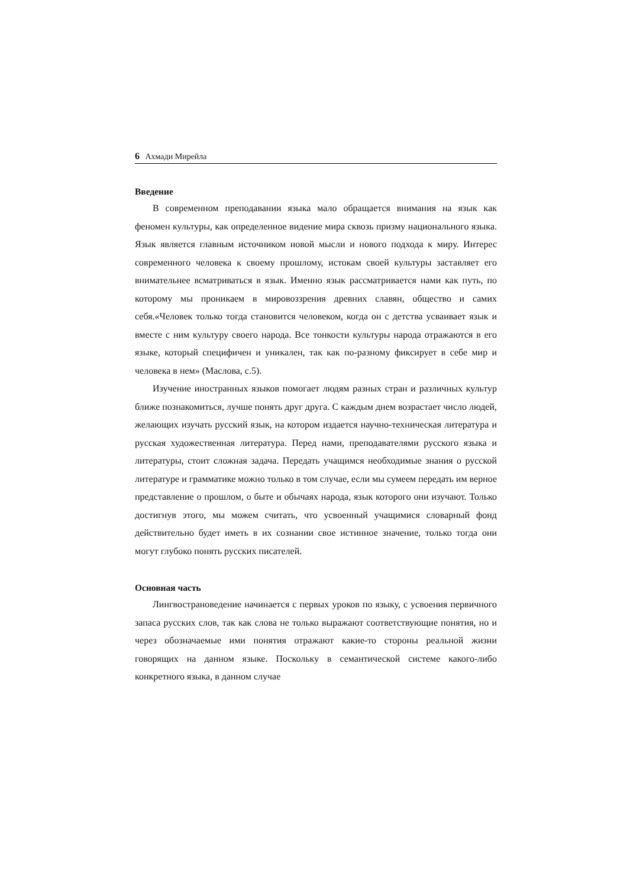6 Ахмади Мирейла
Введение
В современном преподавании языка мало обращается внимания на язык как феномен культуры, как определенное видение мира сквозь призму национального языка. Язык является главным источником новой мысли и нового подхода к миру. Интерес современного человека к своему прошлому, истокам своей культуры заставляет его внимательнее всматриваться в язык. Именно язык рассматривается нами как путь, по которому мы проникаем в мировоззрения древних славян, общество и самих себя.«Человек только тогда становится человеком, когда он с детства усваивает язык и вместе с ним культуру своего народа. Все тонкости культуры народа отражаются в его языке, который специфичен и уникален, так как по-разному фиксирует в себе мир и человека в нем» (Маслова, с.5).
Изучение иностранных языков помогает людям разных стран и различных культур ближе познакомиться, лучше понять друг друга. С каждым днем возрастает число людей, желающих изучать русский язык, на котором издается научно-техническая литература и русская художественная литература. Перед нами, преподавателями русского языка и литературы, стоит сложная задача. Передать учащимся необходимые знания о русской литературе и грамматике можно только в том случае, если мы сумеем передать им верное представление о прошлом, о быте и обычаях народа, язык которого они изучают. Только достигнув этого, мы можем считать, что усвоенный учащимися словарный фонд действительно будет иметь в их сознании свое истинное значение, только тогда они могут глубоко понять русских писателей.
Основная часть
Лингвострановедение начинается с первых уроков по языку, с усвоения первичного запаса русских слов, так как слова не только выражают соответствующие понятия, но и через обозначаемые ими понятия отражают какие-то стороны реальной жизни говорящих на данном языке. Поскольку в семантической системе какого-либо конкретного языка, в данном случае